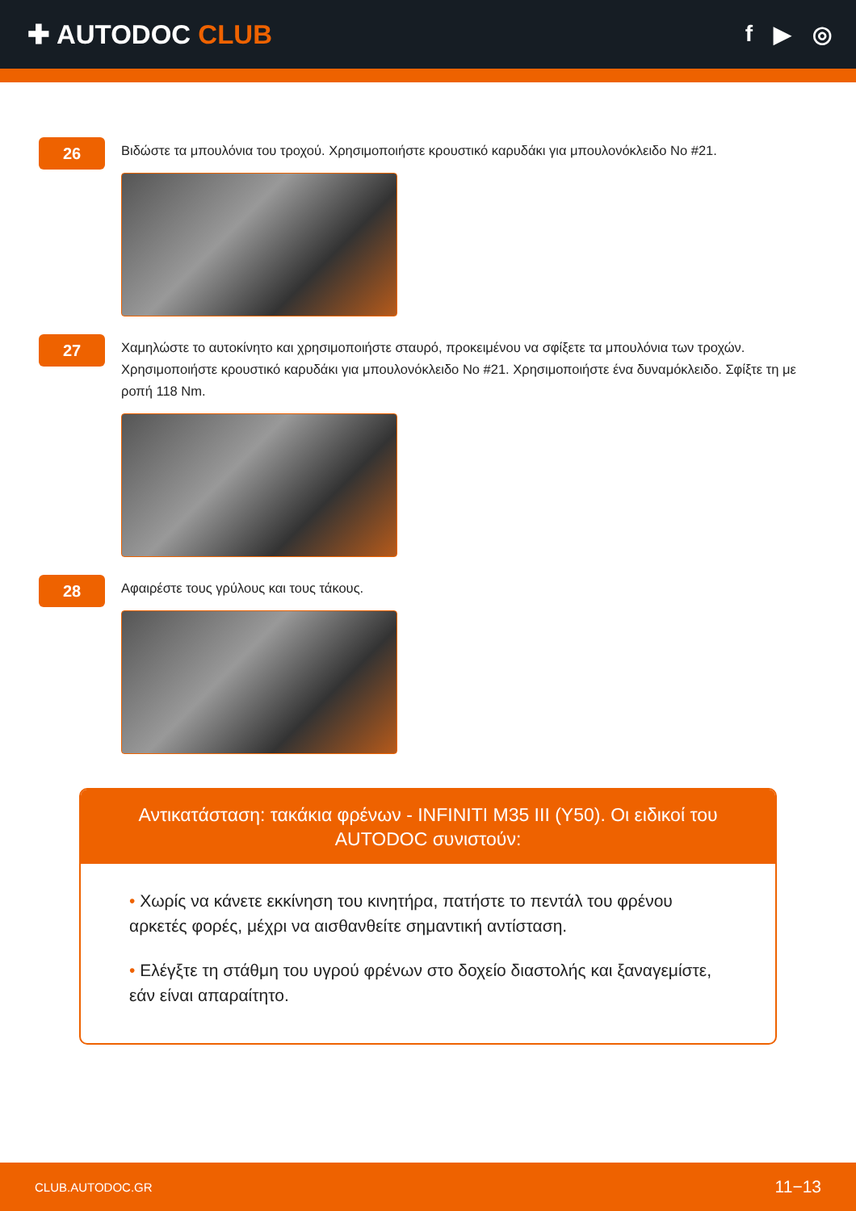✚ AUTODOC CLUB
f ▶ ◎
26
Βιδώστε τα μπουλόνια του τροχού. Χρησιμοποιήστε κρουστικό καρυδάκι για μπουλονόκλειδο No #21.
27
Χαμηλώστε το αυτοκίνητο και χρησιμοποιήστε σταυρό, προκειμένου να σφίξετε τα μπουλόνια των τροχών. Χρησιμοποιήστε κρουστικό καρυδάκι για μπουλονόκλειδο No #21. Χρησιμοποιήστε ένα δυναμόκλειδο. Σφίξτε τη με ροπή 118 Nm.
28
Αφαιρέστε τους γρύλους και τους τάκους.
Αντικατάσταση: τακάκια φρένων - INFINITI M35 III (Y50). Οι ειδικοί του AUTODOC συνιστούν:
• Χωρίς να κάνετε εκκίνηση του κινητήρα, πατήστε το πεντάλ του φρένου αρκετές φορές, μέχρι να αισθανθείτε σημαντική αντίσταση.
• Ελέγξτε τη στάθμη του υγρού φρένων στο δοχείο διαστολής και ξαναγεμίστε, εάν είναι απαραίτητο.
CLUB.AUTODOC.GR 11−13